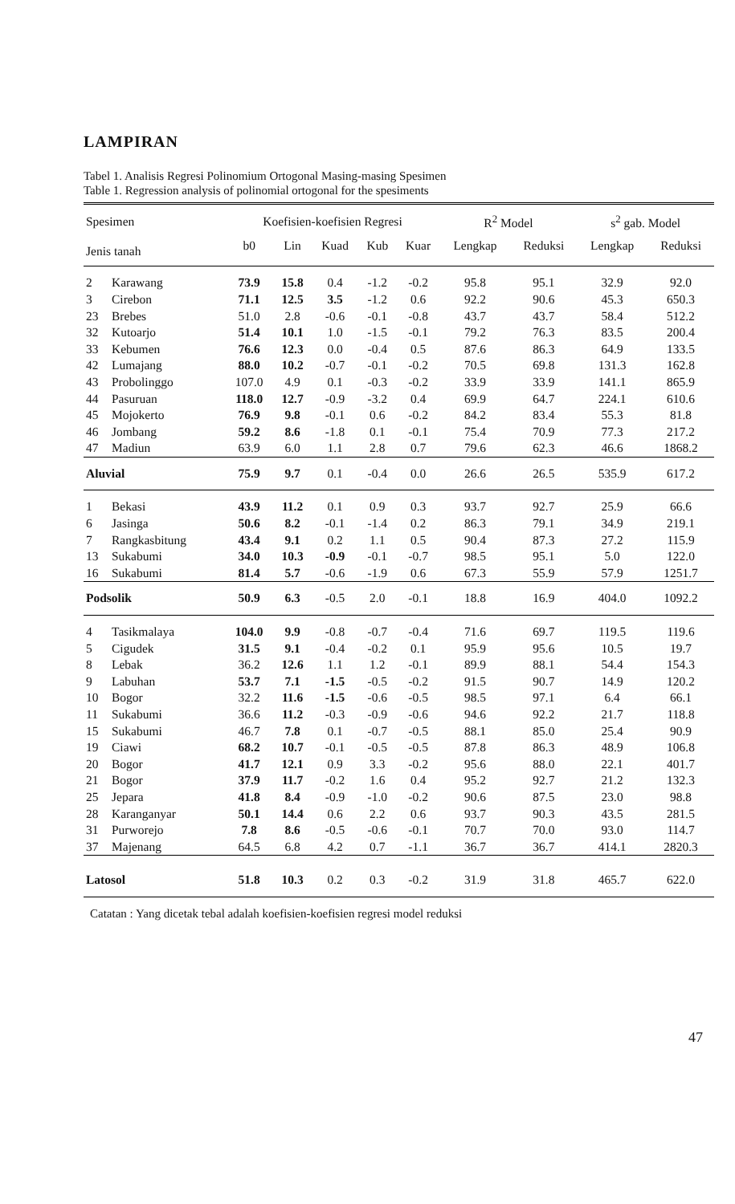LAMPIRAN
Tabel 1. Analisis Regresi Polinomium Ortogonal Masing-masing Spesimen
Table 1. Regression analysis of polinomial ortogonal for the spesiments
| Spesimen | | Koefisien-koefisien Regresi | | | | | R<sup>2</sup> Model | | s<sup>2</sup> gab. Model | |
| --- | --- | --- | --- | --- | --- | --- | --- | --- | --- | --- |
| Jenis tanah | | b0 | Lin | Kuad | Kub | Kuar | Lengkap | Reduksi | Lengkap | Reduksi |
| 2 | Karawang | 73.9 | 15.8 | 0.4 | -1.2 | -0.2 | 95.8 | 95.1 | 32.9 | 92.0 |
| 3 | Cirebon | 71.1 | 12.5 | 3.5 | -1.2 | 0.6 | 92.2 | 90.6 | 45.3 | 650.3 |
| 23 | Brebes | 51.0 | 2.8 | -0.6 | -0.1 | -0.8 | 43.7 | 43.7 | 58.4 | 512.2 |
| 32 | Kutoarjo | 51.4 | 10.1 | 1.0 | -1.5 | -0.1 | 79.2 | 76.3 | 83.5 | 200.4 |
| 33 | Kebumen | 76.6 | 12.3 | 0.0 | -0.4 | 0.5 | 87.6 | 86.3 | 64.9 | 133.5 |
| 42 | Lumajang | 88.0 | 10.2 | -0.7 | -0.1 | -0.2 | 70.5 | 69.8 | 131.3 | 162.8 |
| 43 | Probolinggo | 107.0 | 4.9 | 0.1 | -0.3 | -0.2 | 33.9 | 33.9 | 141.1 | 865.9 |
| 44 | Pasuruan | 118.0 | 12.7 | -0.9 | -3.2 | 0.4 | 69.9 | 64.7 | 224.1 | 610.6 |
| 45 | Mojokerto | 76.9 | 9.8 | -0.1 | 0.6 | -0.2 | 84.2 | 83.4 | 55.3 | 81.8 |
| 46 | Jombang | 59.2 | 8.6 | -1.8 | 0.1 | -0.1 | 75.4 | 70.9 | 77.3 | 217.2 |
| 47 | Madiun | 63.9 | 6.0 | 1.1 | 2.8 | 0.7 | 79.6 | 62.3 | 46.6 | 1868.2 |
| Aluvial | | 75.9 | 9.7 | 0.1 | -0.4 | 0.0 | 26.6 | 26.5 | 535.9 | 617.2 |
| 1 | Bekasi | 43.9 | 11.2 | 0.1 | 0.9 | 0.3 | 93.7 | 92.7 | 25.9 | 66.6 |
| 6 | Jasinga | 50.6 | 8.2 | -0.1 | -1.4 | 0.2 | 86.3 | 79.1 | 34.9 | 219.1 |
| 7 | Rangkasbitung | 43.4 | 9.1 | 0.2 | 1.1 | 0.5 | 90.4 | 87.3 | 27.2 | 115.9 |
| 13 | Sukabumi | 34.0 | 10.3 | -0.9 | -0.1 | -0.7 | 98.5 | 95.1 | 5.0 | 122.0 |
| 16 | Sukabumi | 81.4 | 5.7 | -0.6 | -1.9 | 0.6 | 67.3 | 55.9 | 57.9 | 1251.7 |
| Podsolik | | 50.9 | 6.3 | -0.5 | 2.0 | -0.1 | 18.8 | 16.9 | 404.0 | 1092.2 |
| 4 | Tasikmalaya | 104.0 | 9.9 | -0.8 | -0.7 | -0.4 | 71.6 | 69.7 | 119.5 | 119.6 |
| 5 | Cigudek | 31.5 | 9.1 | -0.4 | -0.2 | 0.1 | 95.9 | 95.6 | 10.5 | 19.7 |
| 8 | Lebak | 36.2 | 12.6 | 1.1 | 1.2 | -0.1 | 89.9 | 88.1 | 54.4 | 154.3 |
| 9 | Labuhan | 53.7 | 7.1 | -1.5 | -0.5 | -0.2 | 91.5 | 90.7 | 14.9 | 120.2 |
| 10 | Bogor | 32.2 | 11.6 | -1.5 | -0.6 | -0.5 | 98.5 | 97.1 | 6.4 | 66.1 |
| 11 | Sukabumi | 36.6 | 11.2 | -0.3 | -0.9 | -0.6 | 94.6 | 92.2 | 21.7 | 118.8 |
| 15 | Sukabumi | 46.7 | 7.8 | 0.1 | -0.7 | -0.5 | 88.1 | 85.0 | 25.4 | 90.9 |
| 19 | Ciawi | 68.2 | 10.7 | -0.1 | -0.5 | -0.5 | 87.8 | 86.3 | 48.9 | 106.8 |
| 20 | Bogor | 41.7 | 12.1 | 0.9 | 3.3 | -0.2 | 95.6 | 88.0 | 22.1 | 401.7 |
| 21 | Bogor | 37.9 | 11.7 | -0.2 | 1.6 | 0.4 | 95.2 | 92.7 | 21.2 | 132.3 |
| 25 | Jepara | 41.8 | 8.4 | -0.9 | -1.0 | -0.2 | 90.6 | 87.5 | 23.0 | 98.8 |
| 28 | Karanganyar | 50.1 | 14.4 | 0.6 | 2.2 | 0.6 | 93.7 | 90.3 | 43.5 | 281.5 |
| 31 | Purworejo | 7.8 | 8.6 | -0.5 | -0.6 | -0.1 | 70.7 | 70.0 | 93.0 | 114.7 |
| 37 | Majenang | 64.5 | 6.8 | 4.2 | 0.7 | -1.1 | 36.7 | 36.7 | 414.1 | 2820.3 |
| Latosol | | 51.8 | 10.3 | 0.2 | 0.3 | -0.2 | 31.9 | 31.8 | 465.7 | 622.0 |
Catatan : Yang dicetak tebal adalah koefisien-koefisien regresi model reduksi
47